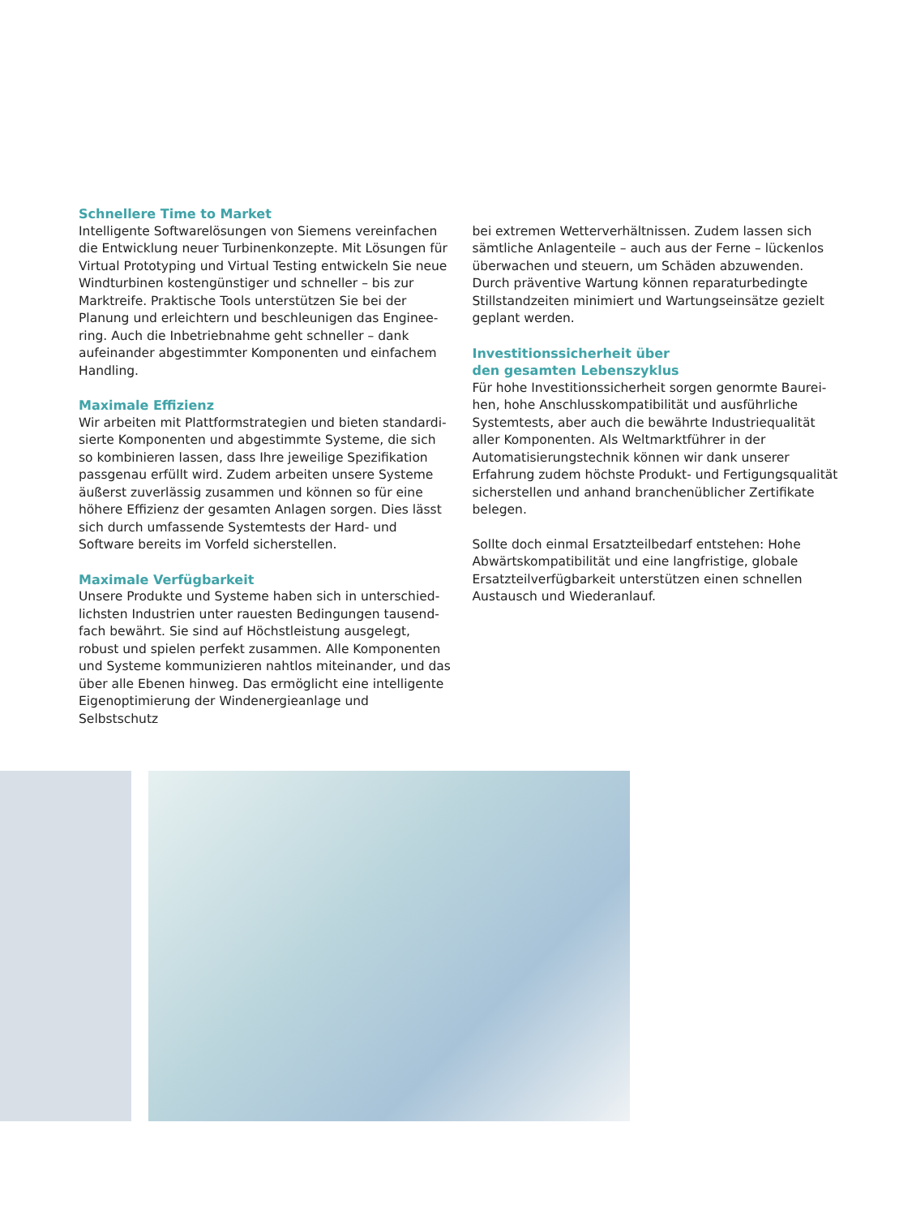Schnellere Time to Market
Intelligente Softwarelösungen von Siemens vereinfachen die Entwicklung neuer Turbinenkonzepte. Mit Lösungen für Virtual Prototyping und Virtual Testing entwickeln Sie neue Windturbinen kostengünstiger und schneller – bis zur Marktreife. Praktische Tools unterstützen Sie bei der Planung und erleichtern und beschleunigen das Enginee­ring. Auch die Inbetriebnahme geht schneller – dank aufeinander abgestimmter Komponenten und einfachem Handling.
Maximale Effizienz
Wir arbeiten mit Plattformstrategien und bieten standardi­sierte Komponenten und abgestimmte Systeme, die sich so kombinieren lassen, dass Ihre jeweilige Spezifikation passgenau erfüllt wird. Zudem arbeiten unsere Systeme äußerst zuverlässig zusammen und können so für eine höhere Effizienz der gesamten Anlagen sorgen. Dies lässt sich durch umfassende Systemtests der Hard- und Software bereits im Vorfeld sicherstellen.
Maximale Verfügbarkeit
Unsere Produkte und Systeme haben sich in unterschied­lichsten Industrien unter rauesten Bedingungen tausend­fach bewährt. Sie sind auf Höchstleistung ausgelegt, robust und spielen perfekt zusammen. Alle Komponenten und Systeme kommunizieren nahtlos miteinander, und das über alle Ebenen hinweg. Das ermöglicht eine intelligente Eigenoptimierung der Windenergieanlage und Selbstschutz
bei extremen Wetterverhältnissen. Zudem lassen sich sämtliche Anlagenteile – auch aus der Ferne – lückenlos überwachen und steuern, um Schäden abzuwenden. Durch präventive Wartung können reparaturbedingte Stillstand­zeiten minimiert und Wartungseinsätze gezielt geplant werden.
Investitionssicherheit über
den gesamten Lebenszyklus
Für hohe Investitionssicherheit sorgen genormte Baurei­hen, hohe Anschlusskompatibilität und ausführliche Systemtests, aber auch die bewährte Industriequalität aller Komponenten. Als Weltmarktführer in der Automatisie­rungstechnik können wir dank unserer Erfahrung zudem höchste Produkt- und Fertigungsqualität sicherstellen und anhand branchenüblicher Zertifikate belegen.
Sollte doch einmal Ersatzteilbedarf entstehen: Hohe Abwärtskompatibilität und eine langfristige, globale Ersatzteilverfügbarkeit unterstützen einen schnellen Austausch und Wiederanlauf.